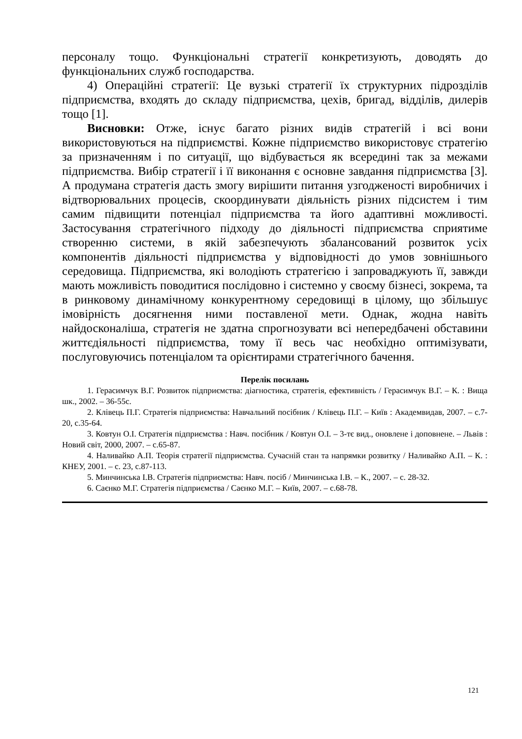персоналу тощо. Функціональні стратегії конкретизують, доводять до функціональних служб господарства.
4) Операційні стратегії: Це вузькі стратегії їх структурних підрозділів підприємства, входять до складу підприємства, цехів, бригад, відділів, дилерів тощо [1].
Висновки: Отже, існує багато різних видів стратегій і всі вони використовуються на підприємстві. Кожне підприємство використовує стратегію за призначенням і по ситуації, що відбувається як всередині так за межами підприємства. Вибір стратегії і її виконання є основне завдання підприємства [3]. А продумана стратегія дасть змогу вирішити питання узгодженості виробничих і відтворювальних процесів, скоординувати діяльність різних підсистем і тим самим підвищити потенціал підприємства та його адаптивні можливості. Застосування стратегічного підходу до діяльності підприємства сприятиме створенню системи, в якій забезпечують збалансований розвиток усіх компонентів діяльності підприємства у відповідності до умов зовнішнього середовища. Підприємства, які володіють стратегією і запроваджують її, завжди мають можливість поводитися послідовно і системно у своєму бізнесі, зокрема, та в ринковому динамічному конкурентному середовищі в цілому, що збільшує імовірність досягнення ними поставленої мети. Однак, жодна навіть найдосконаліша, стратегія не здатна спрогнозувати всі непередбачені обставини життєдіяльності підприємства, тому її весь час необхідно оптимізувати, послуговуючись потенціалом та орієнтирами стратегічного бачення.
Перелік посилань
1. Герасимчук В.Г. Розвиток підприємства: діагностика, стратегія, ефективність / Герасимчук В.Г. – К. : Вища шк., 2002. – 36-55с.
2. Клівець П.Г. Стратегія підприємства: Навчальний посібник / Клівець П.Г. – Київ : Академвидав, 2007. – с.7-20, с.35-64.
3. Ковтун О.І. Стратегія підприємства : Навч. посібник / Ковтун О.І. – 3-тє вид., оновлене і доповнене. – Львів : Новий світ, 2000, 2007. – с.65-87.
4. Наливайко А.П. Теорія стратегії підприємства. Сучасній стан та напрямки розвитку / Наливайко А.П. – К. : КНЕУ, 2001. – с. 23, с.87-113.
5. Минчинська І.В. Стратегія підприємства: Навч. посіб / Минчинська І.В. – К., 2007. – с. 28-32.
6. Саєнко М.Г. Стратегія підприємства / Саєнко М.Г. – Київ, 2007. – с.68-78.
121